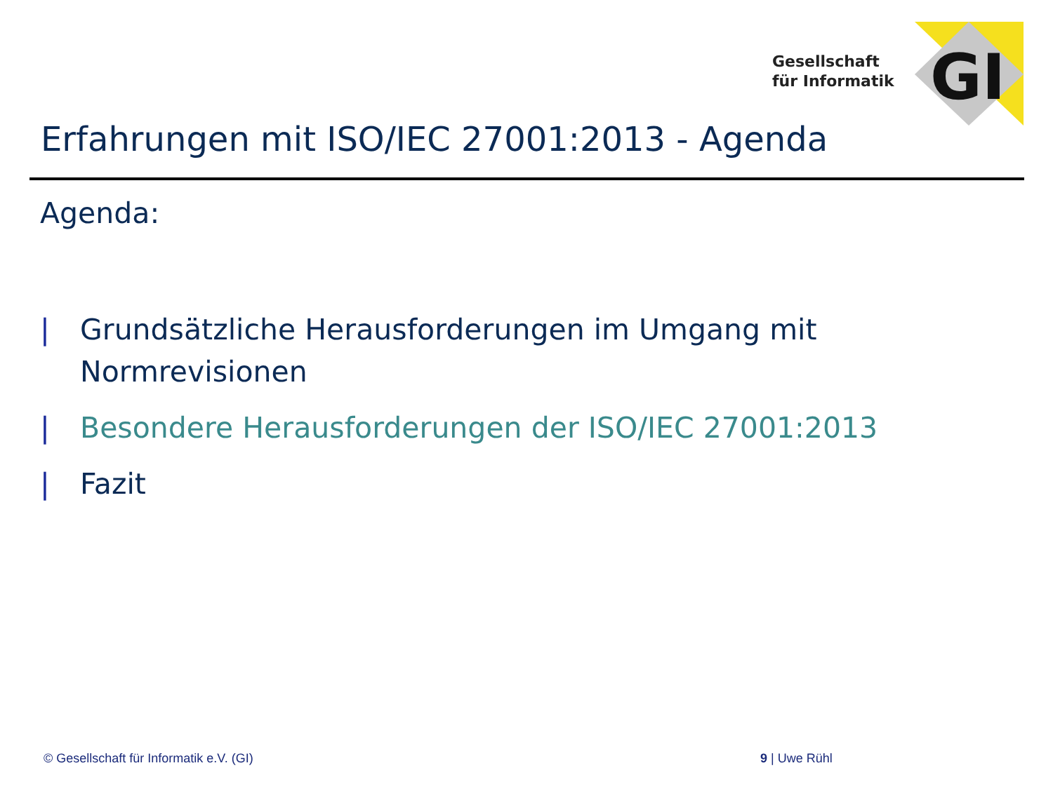GI
Gesellschaft
für Informatik
Erfahrungen mit ISO/IEC 27001:2013 - Agenda
Agenda:
| Grundsätzliche Herausforderungen im Umgang mit Normrevisionen
| Besondere Herausforderungen der ISO/IEC 27001:2013
| Fazit
© Gesellschaft für Informatik e.V. (GI)
9 | Uwe Rühl